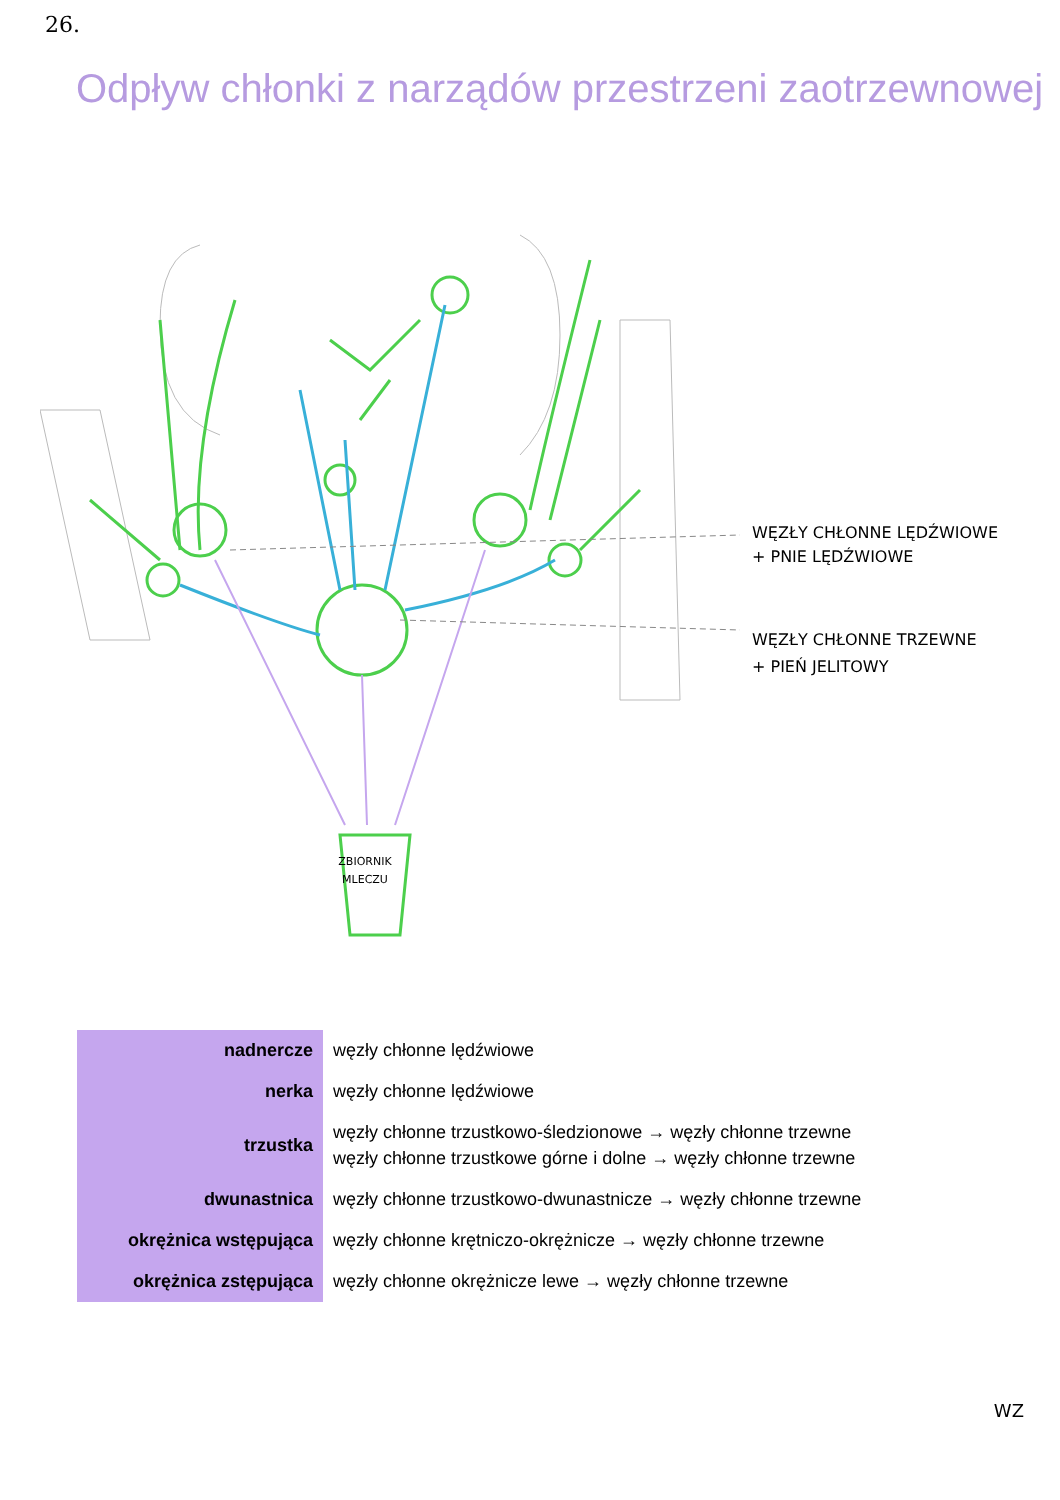26.
Odpływ chłonki z narządów przestrzeni zaotrzewnowej
ZBIORNIK
MLECZU
WĘZŁY CHŁONNE LĘDŹWIOWE
+ PNIE LĘDŹWIOWE
WĘZŁY CHŁONNE TRZEWNE
+ PIEŃ JELITOWY
| nadnercze | węzły chłonne lędźwiowe |
| nerka | węzły chłonne lędźwiowe |
| trzustka | węzły chłonne trzustkowo-śledzionowe → węzły chłonne trzewne węzły chłonne trzustkowe górne i dolne → węzły chłonne trzewne |
| dwunastnica | węzły chłonne trzustkowo-dwunastnicze → węzły chłonne trzewne |
| okrężnica wstępująca | węzły chłonne krętniczo-okrężnicze → węzły chłonne trzewne |
| okrężnica zstępująca | węzły chłonne okrężnicze lewe → węzły chłonne trzewne |
WZ